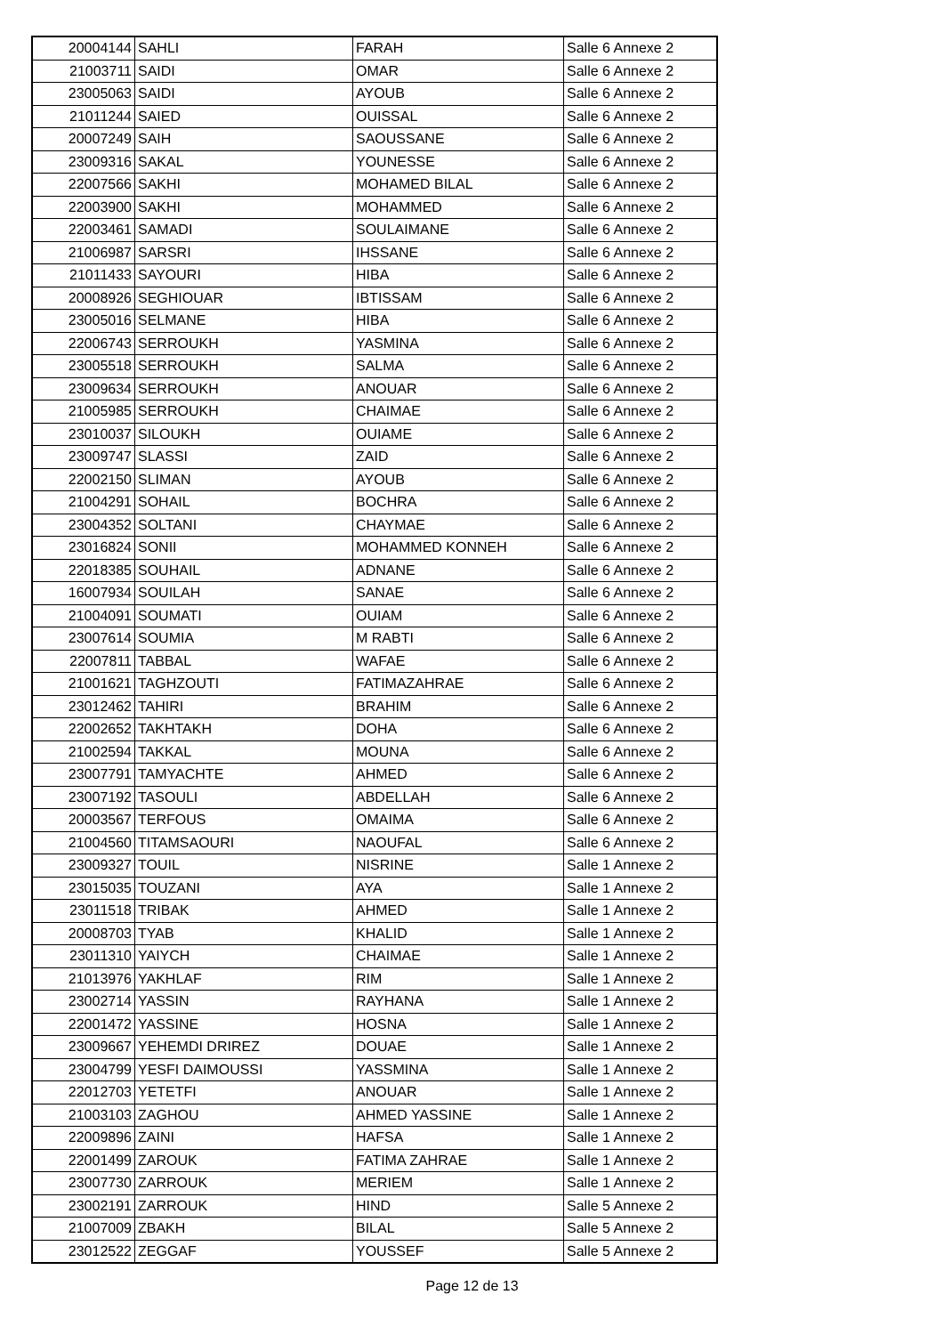| 20004144 | SAHLI | FARAH | Salle 6 Annexe 2 |
| 21003711 | SAIDI | OMAR | Salle 6 Annexe 2 |
| 23005063 | SAIDI | AYOUB | Salle 6 Annexe 2 |
| 21011244 | SAIED | OUISSAL | Salle 6 Annexe 2 |
| 20007249 | SAIH | SAOUSSANE | Salle 6 Annexe 2 |
| 23009316 | SAKAL | YOUNESSE | Salle 6 Annexe 2 |
| 22007566 | SAKHI | MOHAMED BILAL | Salle 6 Annexe 2 |
| 22003900 | SAKHI | MOHAMMED | Salle 6 Annexe 2 |
| 22003461 | SAMADI | SOULAIMANE | Salle 6 Annexe 2 |
| 21006987 | SARSRI | IHSSANE | Salle 6 Annexe 2 |
| 21011433 | SAYOURI | HIBA | Salle 6 Annexe 2 |
| 20008926 | SEGHIOUAR | IBTISSAM | Salle 6 Annexe 2 |
| 23005016 | SELMANE | HIBA | Salle 6 Annexe 2 |
| 22006743 | SERROUKH | YASMINA | Salle 6 Annexe 2 |
| 23005518 | SERROUKH | SALMA | Salle 6 Annexe 2 |
| 23009634 | SERROUKH | ANOUAR | Salle 6 Annexe 2 |
| 21005985 | SERROUKH | CHAIMAE | Salle 6 Annexe 2 |
| 23010037 | SILOUKH | OUIAME | Salle 6 Annexe 2 |
| 23009747 | SLASSI | ZAID | Salle 6 Annexe 2 |
| 22002150 | SLIMAN | AYOUB | Salle 6 Annexe 2 |
| 21004291 | SOHAIL | BOCHRA | Salle 6 Annexe 2 |
| 23004352 | SOLTANI | CHAYMAE | Salle 6 Annexe 2 |
| 23016824 | SONII | MOHAMMED KONNEH | Salle 6 Annexe 2 |
| 22018385 | SOUHAIL | ADNANE | Salle 6 Annexe 2 |
| 16007934 | SOUILAH | SANAE | Salle 6 Annexe 2 |
| 21004091 | SOUMATI | OUIAM | Salle 6 Annexe 2 |
| 23007614 | SOUMIA | M RABTI | Salle 6 Annexe 2 |
| 22007811 | TABBAL | WAFAE | Salle 6 Annexe 2 |
| 21001621 | TAGHZOUTI | FATIMAZAHRAE | Salle 6 Annexe 2 |
| 23012462 | TAHIRI | BRAHIM | Salle 6 Annexe 2 |
| 22002652 | TAKHTAKH | DOHA | Salle 6 Annexe 2 |
| 21002594 | TAKKAL | MOUNA | Salle 6 Annexe 2 |
| 23007791 | TAMYACHTE | AHMED | Salle 6 Annexe 2 |
| 23007192 | TASOULI | ABDELLAH | Salle 6 Annexe 2 |
| 20003567 | TERFOUS | OMAIMA | Salle 6 Annexe 2 |
| 21004560 | TITAMSAOURI | NAOUFAL | Salle 6 Annexe 2 |
| 23009327 | TOUIL | NISRINE | Salle 1 Annexe 2 |
| 23015035 | TOUZANI | AYA | Salle 1 Annexe 2 |
| 23011518 | TRIBAK | AHMED | Salle 1 Annexe 2 |
| 20008703 | TYAB | KHALID | Salle 1 Annexe 2 |
| 23011310 | YAIYCH | CHAIMAE | Salle 1 Annexe 2 |
| 21013976 | YAKHLAF | RIM | Salle 1 Annexe 2 |
| 23002714 | YASSIN | RAYHANA | Salle 1 Annexe 2 |
| 22001472 | YASSINE | HOSNA | Salle 1 Annexe 2 |
| 23009667 | YEHEMDI DRIREZ | DOUAE | Salle 1 Annexe 2 |
| 23004799 | YESFI DAIMOUSSI | YASSMINA | Salle 1 Annexe 2 |
| 22012703 | YETETFI | ANOUAR | Salle 1 Annexe 2 |
| 21003103 | ZAGHOU | AHMED YASSINE | Salle 1 Annexe 2 |
| 22009896 | ZAINI | HAFSA | Salle 1 Annexe 2 |
| 22001499 | ZAROUK | FATIMA ZAHRAE | Salle 1 Annexe 2 |
| 23007730 | ZARROUK | MERIEM | Salle 1 Annexe 2 |
| 23002191 | ZARROUK | HIND | Salle 5 Annexe 2 |
| 21007009 | ZBAKH | BILAL | Salle 5 Annexe 2 |
| 23012522 | ZEGGAF | YOUSSEF | Salle 5 Annexe 2 |
Page 12 de 13